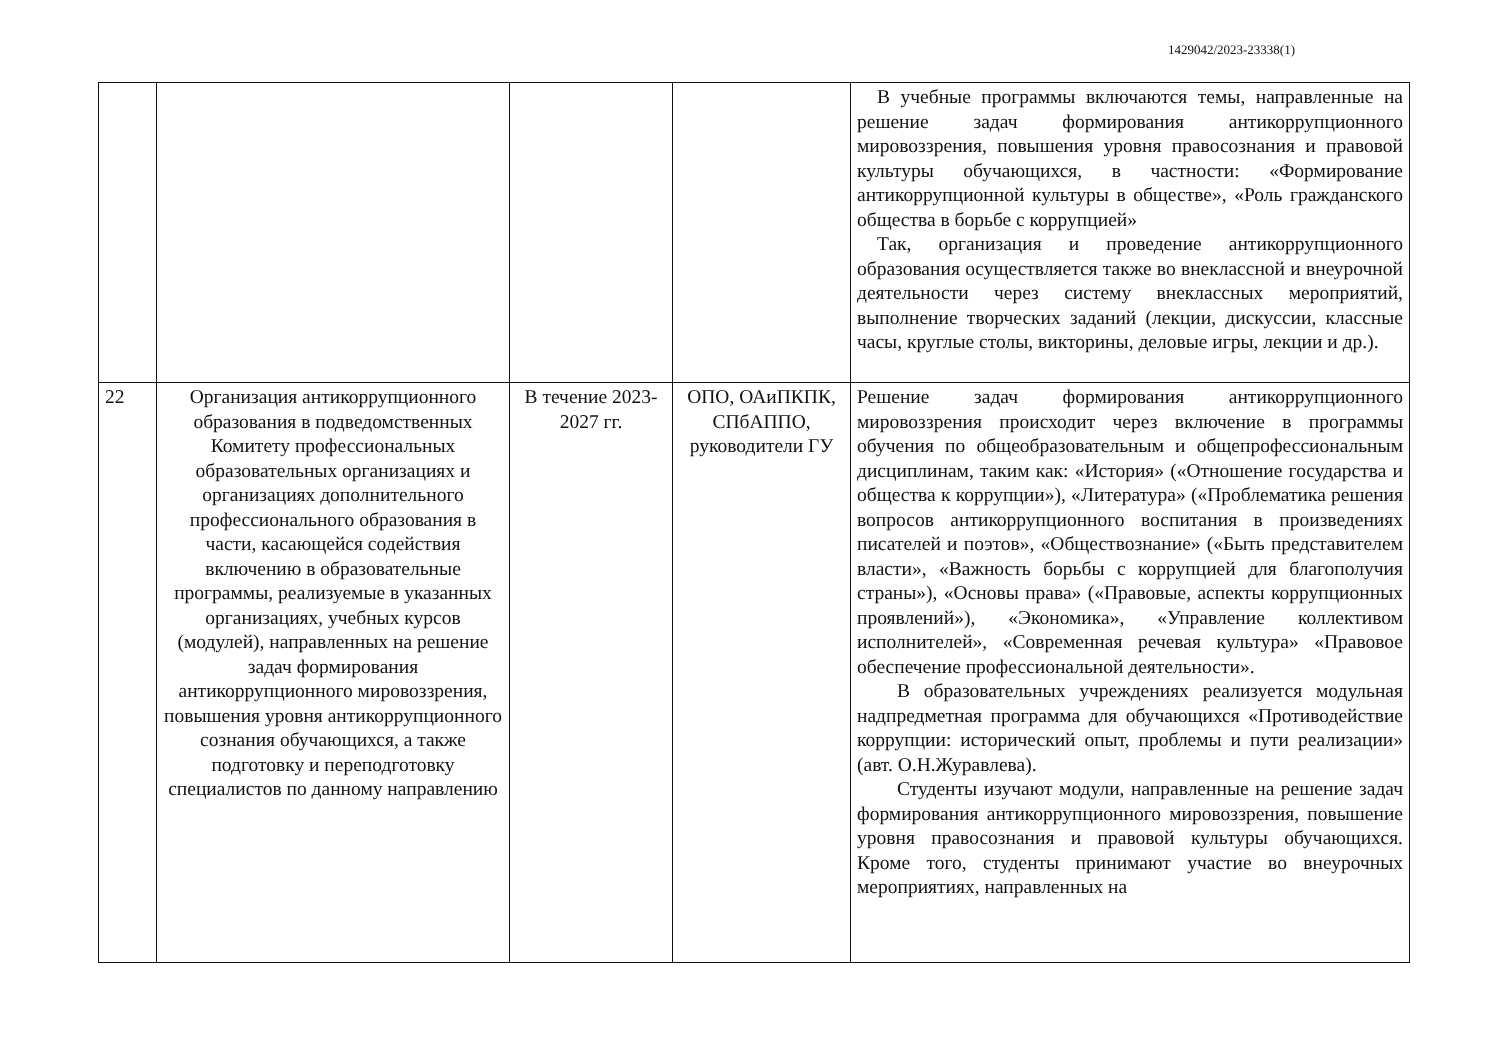1429042/2023-23338(1)
| | | | | В учебные программы включаются темы, направленные на решение задач формирования антикоррупционного мировоззрения, повышения уровня правосознания и правовой культуры обучающихся, в частности: «Формирование антикоррупционной культуры в обществе», «Роль гражданского общества в борьбе с коррупцией» Так, организация и проведение антикоррупционного образования осуществляется также во внеклассной и внеурочной деятельности через систему внеклассных мероприятий, выполнение творческих заданий (лекции, дискуссии, классные часы, круглые столы, викторины, деловые игры, лекции и др.). |
| 22 | Организация антикоррупционного образования в подведомственных Комитету профессиональных образовательных организациях и организациях дополнительного профессионального образования в части, касающейся содействия включению в образовательные программы, реализуемые в указанных организациях, учебных курсов (модулей), направленных на решение задач формирования антикоррупционного мировоззрения, повышения уровня антикоррупционного сознания обучающихся, а также подготовку и переподготовку специалистов по данному направлению | В течение 2023-2027 гг. | ОПО, ОАиПКПК, СПбАППО, руководители ГУ | Решение задач формирования антикоррупционного мировоззрения происходит через включение в программы обучения по общеобразовательным и общепрофессиональным дисциплинам, таким как: «История» («Отношение государства и общества к коррупции»), «Литература» («Проблематика решения вопросов антикоррупционного воспитания в произведениях писателей и поэтов», «Обществознание» («Быть представителем власти», «Важность борьбы с коррупцией для благополучия страны»), «Основы права» («Правовые, аспекты коррупционных проявлений»), «Экономика», «Управление коллективом исполнителей», «Современная речевая культура» «Правовое обеспечение профессиональной деятельности». В образовательных учреждениях реализуется модульная надпредметная программа для обучающихся «Противодействие коррупции: исторический опыт, проблемы и пути реализации» (авт. О.Н.Журавлева). Студенты изучают модули, направленные на решение задач формирования антикоррупционного мировоззрения, повышение уровня правосознания и правовой культуры обучающихся. Кроме того, студенты принимают участие во внеурочных мероприятиях, направленных на |